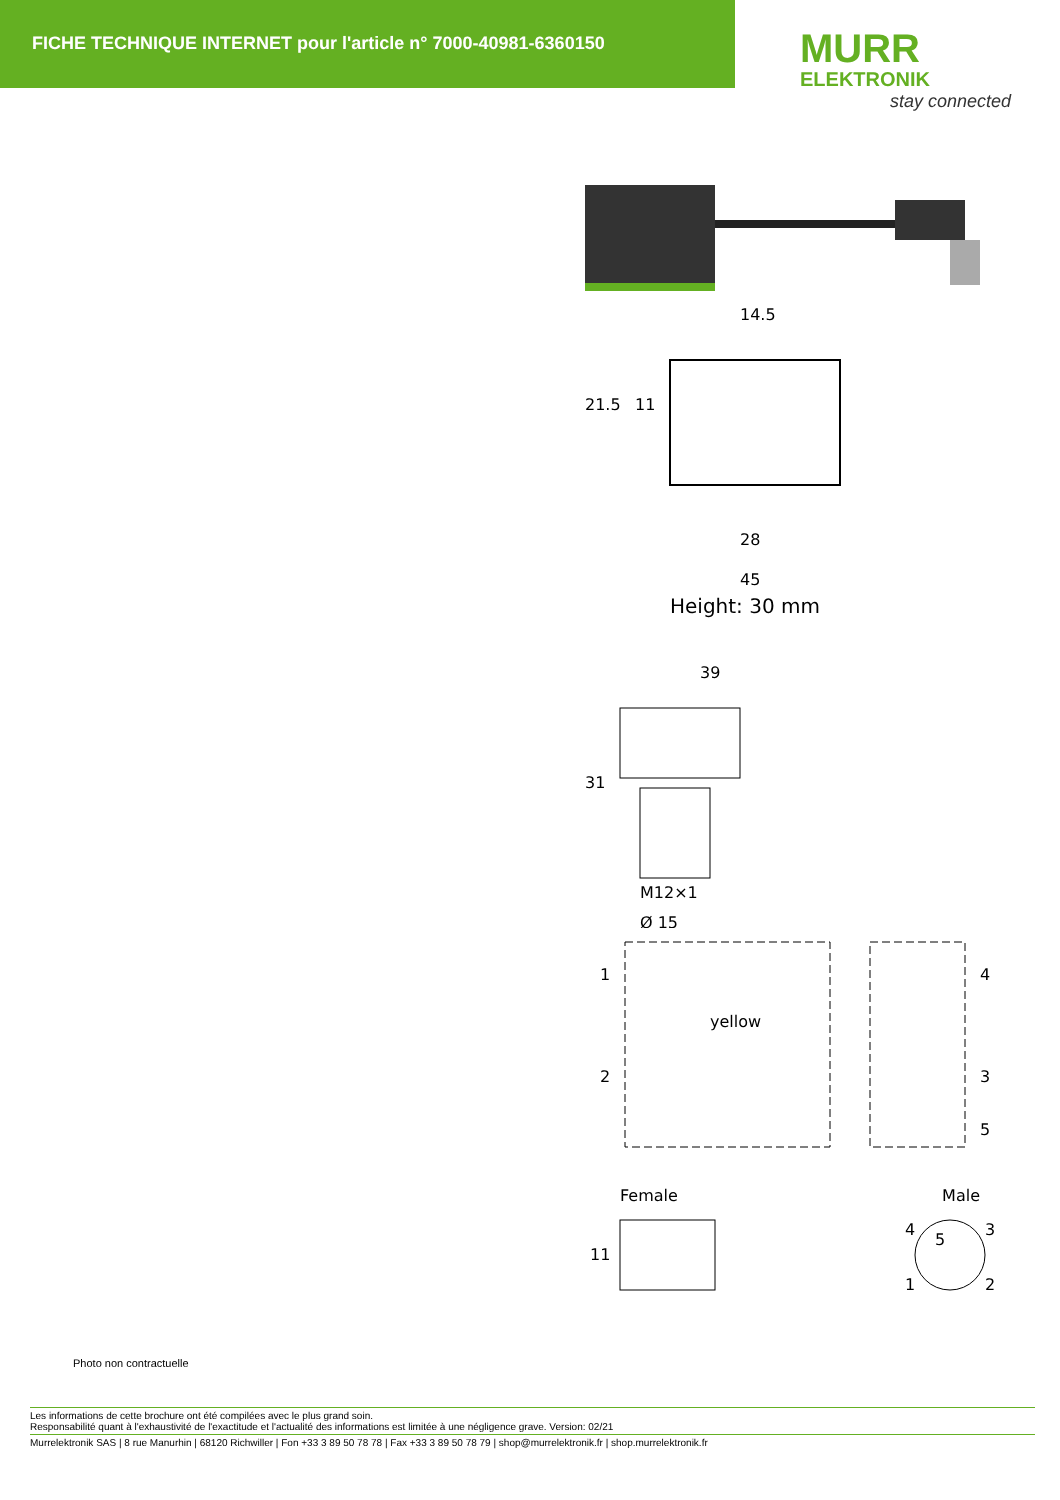FICHE TECHNIQUE INTERNET pour l'article n° 7000-40981-6360150
MURR
ELEKTRONIK
stay connected
14.5
21.5
11
28
45
Height: 30 mm
39
31
M12×1
Ø 15
1
2
4
3
5
yellow
Female Male
11
4
5
3
1
2
Photo non contractuelle
Les informations de cette brochure ont été compilées avec le plus grand soin.
Responsabilité quant à l'exhaustivité de l'exactitude et l'actualité des informations est limitée à une négligence grave. Version: 02/21
Murrelektronik SAS | 8 rue Manurhin | 68120 Richwiller | Fon +33 3 89 50 78 78 | Fax +33 3 89 50 78 79 | shop@murrelektronik.fr | shop.murrelektronik.fr